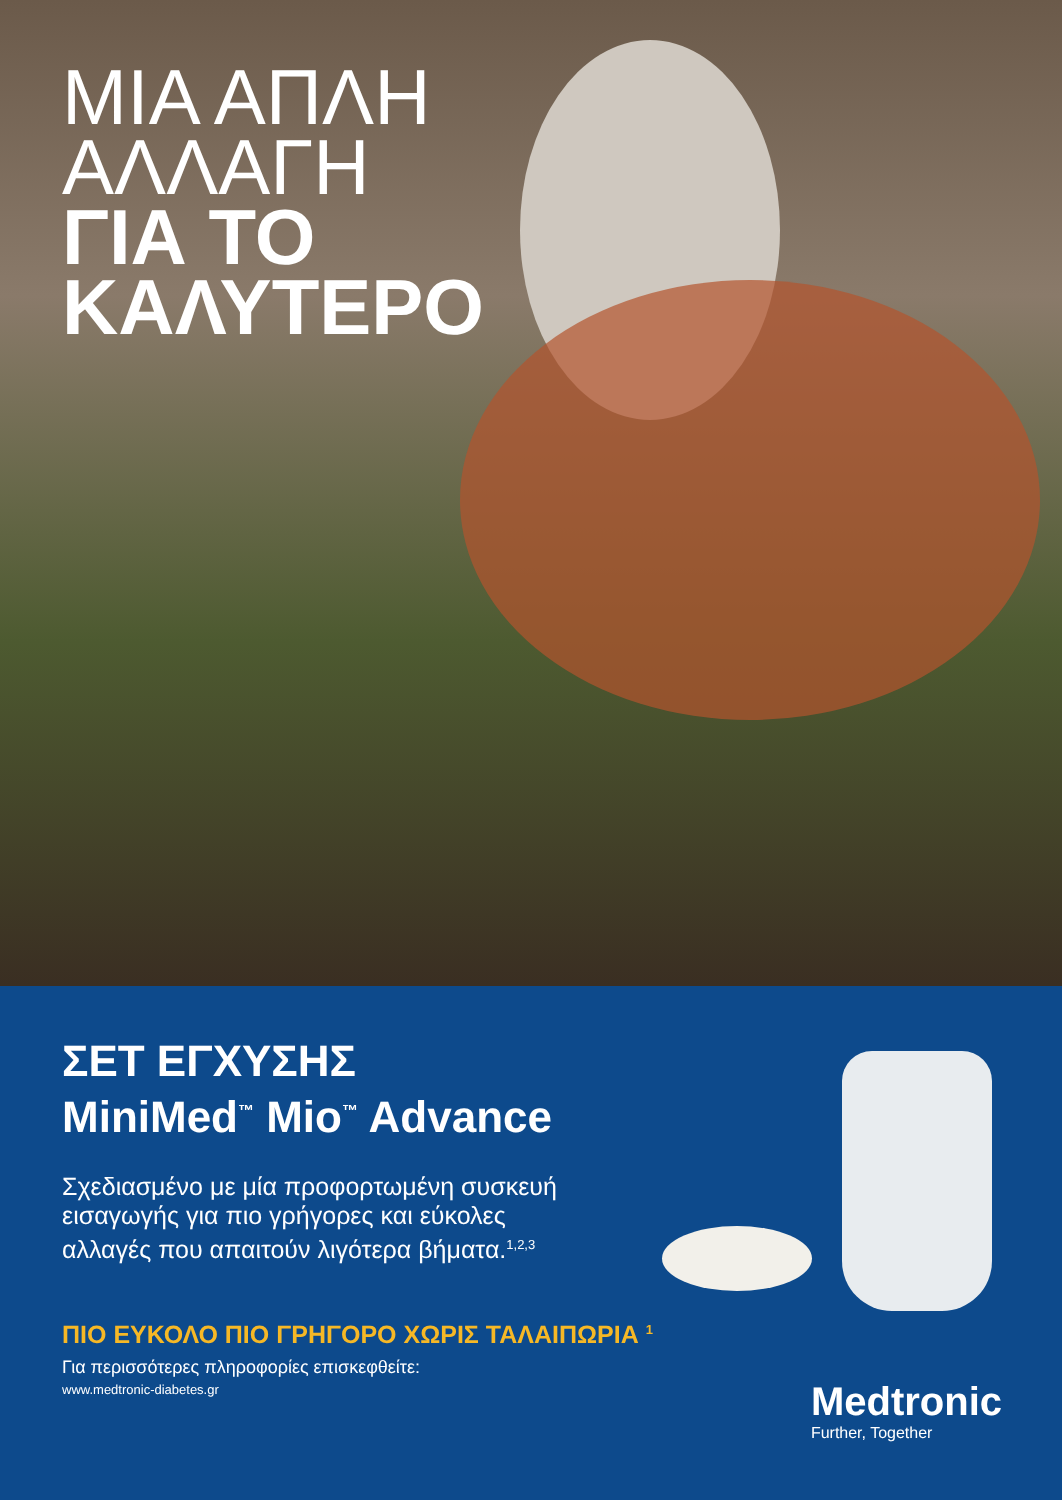ΜΙΑ ΑΠΛΗ
ΑΛΛΑΓΗ
ΓΙΑ ΤΟ
ΚΑΛΥΤΕΡΟ
ΣΕΤ ΕΓΧΥΣΗΣ
MiniMed<sup>™</sup> Mio<sup>™</sup> Advance
Σχεδιασμένο με μία προφορτωμένη συσκευή εισαγωγής για πιο γρήγορες και εύκολες αλλαγές που απαιτούν λιγότερα βήματα.<sup>1,2,3</sup>
ΠΙΟ ΕΥΚΟΛΟ ΠΙΟ ΓΡΗΓΟΡΟ ΧΩΡΙΣ ΤΑΛΑΙΠΩΡΙΑ <sup>1</sup>
Για περισσότερες πληροφορίες επισκεφθείτε:
www.medtronic-diabetes.gr
Medtronic
Further, Together